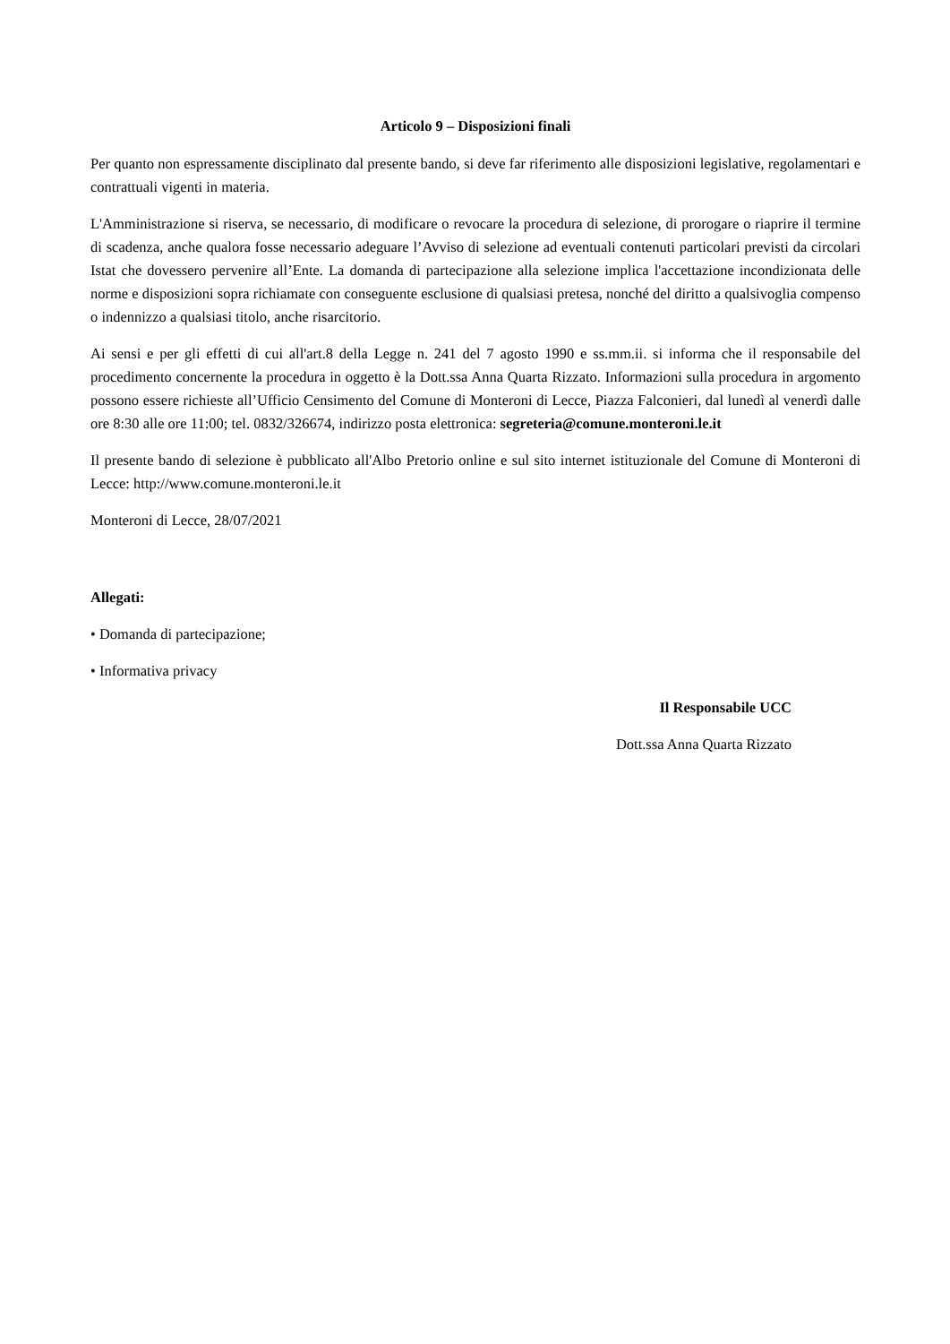Articolo 9 – Disposizioni finali
Per quanto non espressamente disciplinato dal presente bando, si deve far riferimento alle disposizioni legislative, regolamentari e contrattuali vigenti in materia.
L'Amministrazione si riserva, se necessario, di modificare o revocare la procedura di selezione, di prorogare o riaprire il termine di scadenza, anche qualora fosse necessario adeguare l’Avviso di selezione ad eventuali contenuti particolari previsti da circolari Istat che dovessero pervenire all’Ente. La domanda di partecipazione alla selezione implica l'accettazione incondizionata delle norme e disposizioni sopra richiamate con conseguente esclusione di qualsiasi pretesa, nonché del diritto a qualsivoglia compenso o indennizzo a qualsiasi titolo, anche risarcitorio.
Ai sensi e per gli effetti di cui all'art.8 della Legge n. 241 del 7 agosto 1990 e ss.mm.ii. si informa che il responsabile del procedimento concernente la procedura in oggetto è la Dott.ssa Anna Quarta Rizzato. Informazioni sulla procedura in argomento possono essere richieste all’Ufficio Censimento del Comune di Monteroni di Lecce, Piazza Falconieri, dal lunedì al venerdì dalle ore 8:30 alle ore 11:00; tel. 0832/326674, indirizzo posta elettronica: segreteria@comune.monteroni.le.it
Il presente bando di selezione è pubblicato all'Albo Pretorio online e sul sito internet istituzionale del Comune di Monteroni di Lecce: http://www.comune.monteroni.le.it
Monteroni di Lecce, 28/07/2021
Allegati:
• Domanda di partecipazione;
• Informativa privacy
Il Responsabile UCC
Dott.ssa Anna Quarta Rizzato